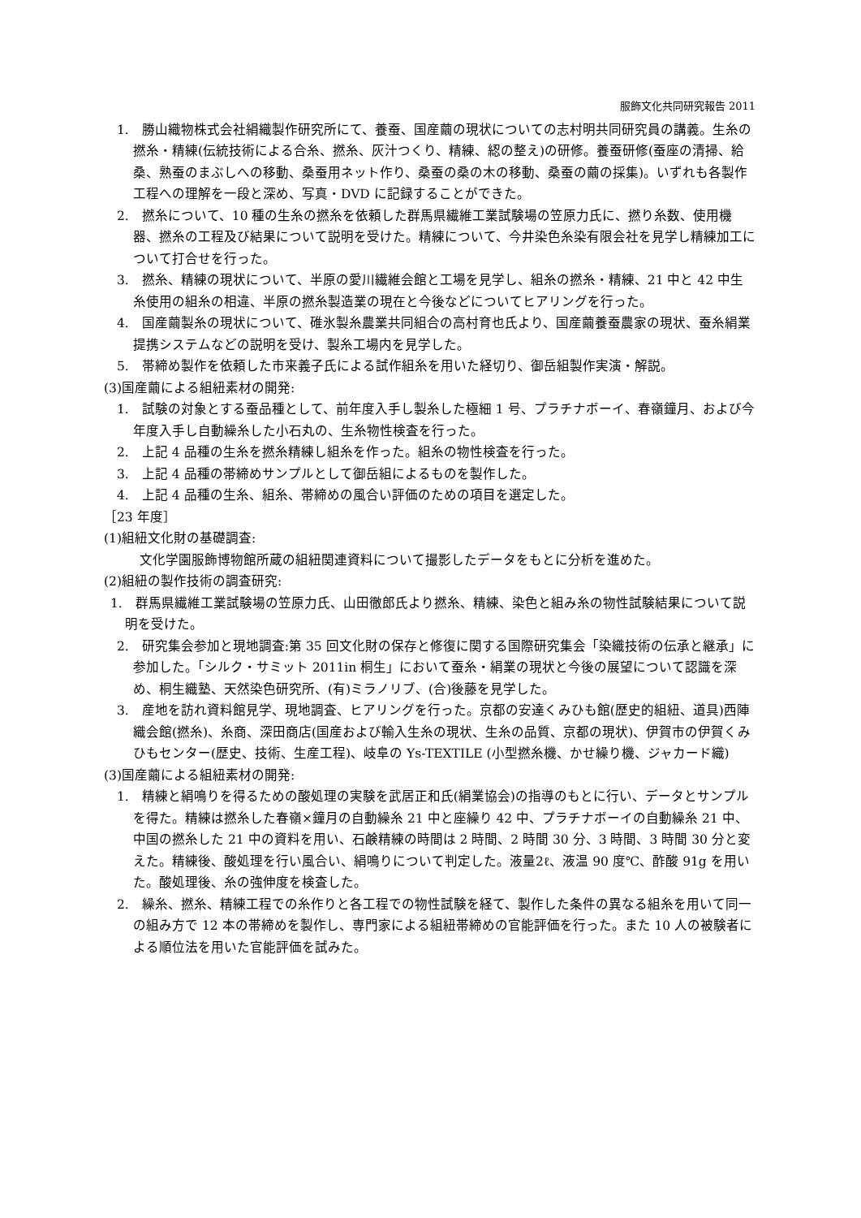服飾文化共同研究報告 2011
1.　勝山織物株式会社絹織製作研究所にて、養蚕、国産繭の現状についての志村明共同研究員の講義。生糸の撚糸・精練(伝統技術による合糸、撚糸、灰汁つくり、精練、綛の整え)の研修。養蚕研修(蚕座の清掃、給桑、熟蚕のまぶしへの移動、桑蚕用ネット作り、桑蚕の桑の木の移動、桑蚕の繭の採集)。いずれも各製作工程への理解を一段と深め、写真・DVD に記録することができた。
2.　撚糸について、10 種の生糸の撚糸を依頼した群馬県繊維工業試験場の笠原力氏に、撚り糸数、使用機器、撚糸の工程及び結果について説明を受けた。精練について、今井染色糸染有限会社を見学し精練加工について打合せを行った。
3.　撚糸、精練の現状について、半原の愛川繊維会館と工場を見学し、組糸の撚糸・精練、21 中と 42 中生糸使用の組糸の相違、半原の撚糸製造業の現在と今後などについてヒアリングを行った。
4.　国産繭製糸の現状について、碓氷製糸農業共同組合の高村育也氏より、国産繭養蚕農家の現状、蚕糸絹業提携システムなどの説明を受け、製糸工場内を見学した。
5.　帯締め製作を依頼した市来義子氏による試作組糸を用いた経切り、御岳組製作実演・解説。
(3)国産繭による組紐素材の開発:
1.　試験の対象とする蚕品種として、前年度入手し製糸した極細 1 号、プラチナボーイ、春嶺鐘月、および今年度入手し自動繰糸した小石丸の、生糸物性検査を行った。
2.　上記 4 品種の生糸を撚糸精練し組糸を作った。組糸の物性検査を行った。
3.　上記 4 品種の帯締めサンプルとして御岳組によるものを製作した。
4.　上記 4 品種の生糸、組糸、帯締めの風合い評価のための項目を選定した。
［23 年度］
(1)組紐文化財の基礎調査:
文化学園服飾博物館所蔵の組紐関連資料について撮影したデータをもとに分析を進めた。
(2)組紐の製作技術の調査研究:
1.　群馬県繊維工業試験場の笠原力氏、山田徹郎氏より撚糸、精練、染色と組み糸の物性試験結果について説明を受けた。
2.　研究集会参加と現地調査:第 35 回文化財の保存と修復に関する国際研究集会「染織技術の伝承と継承」に参加した。「シルク・サミット 2011in 桐生」において蚕糸・絹業の現状と今後の展望について認識を深め、桐生織塾、天然染色研究所、(有)ミラノリブ、(合)後藤を見学した。
3.　産地を訪れ資料館見学、現地調査、ヒアリングを行った。京都の安達くみひも館(歴史的組紐、道具)西陣織会館(撚糸)、糸商、深田商店(国産および輸入生糸の現状、生糸の品質、京都の現状)、伊賀市の伊賀くみひもセンター(歴史、技術、生産工程)、岐阜の Ys-TEXTILE (小型撚糸機、かせ繰り機、ジャカード織)
(3)国産繭による組紐素材の開発:
1.　精練と絹鳴りを得るための酸処理の実験を武居正和氏(絹業協会)の指導のもとに行い、データとサンプルを得た。精練は撚糸した春嶺×鐘月の自動繰糸 21 中と座繰り 42 中、プラチナボーイの自動繰糸 21 中、中国の撚糸した 21 中の資料を用い、石鹸精練の時間は 2 時間、2 時間 30 分、3 時間、3 時間 30 分と変えた。精練後、酸処理を行い風合い、絹鳴りについて判定した。液量2ℓ、液温 90 度℃、酢酸 91g を用いた。酸処理後、糸の強伸度を検査した。
2.　繰糸、撚糸、精練工程での糸作りと各工程での物性試験を経て、製作した条件の異なる組糸を用いて同一の組み方で 12 本の帯締めを製作し、専門家による組紐帯締めの官能評価を行った。また 10 人の被験者による順位法を用いた官能評価を試みた。